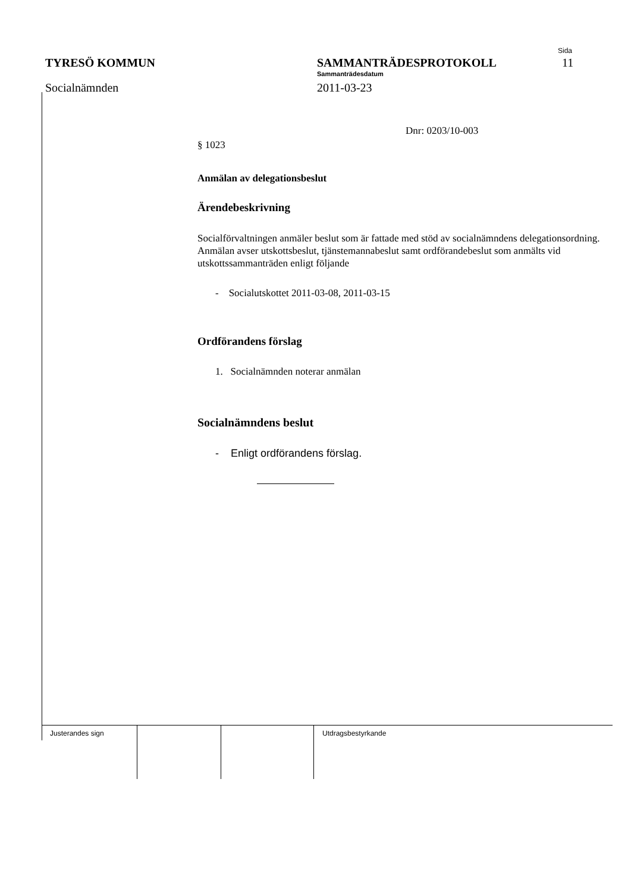TYRESÖ KOMMUN
Socialnämnden
SAMMANTRÄDESPROTOKOLL
Sammanträdesdatum
2011-03-23
Sida
11
Dnr: 0203/10-003
§ 1023
Anmälan av delegationsbeslut
Ärendebeskrivning
Socialförvaltningen anmäler beslut som är fattade med stöd av socialnämndens delegationsordning. Anmälan avser utskottsbeslut, tjänstemannabeslut samt ordförandebeslut som anmälts vid utskottssammanträden enligt följande
- Socialutskottet 2011-03-08, 2011-03-15
Ordförandens förslag
1. Socialnämnden noterar anmälan
Socialnämndens beslut
- Enligt ordförandens förslag.
| Justerandes sign | | | Utdragsbestyrkande |